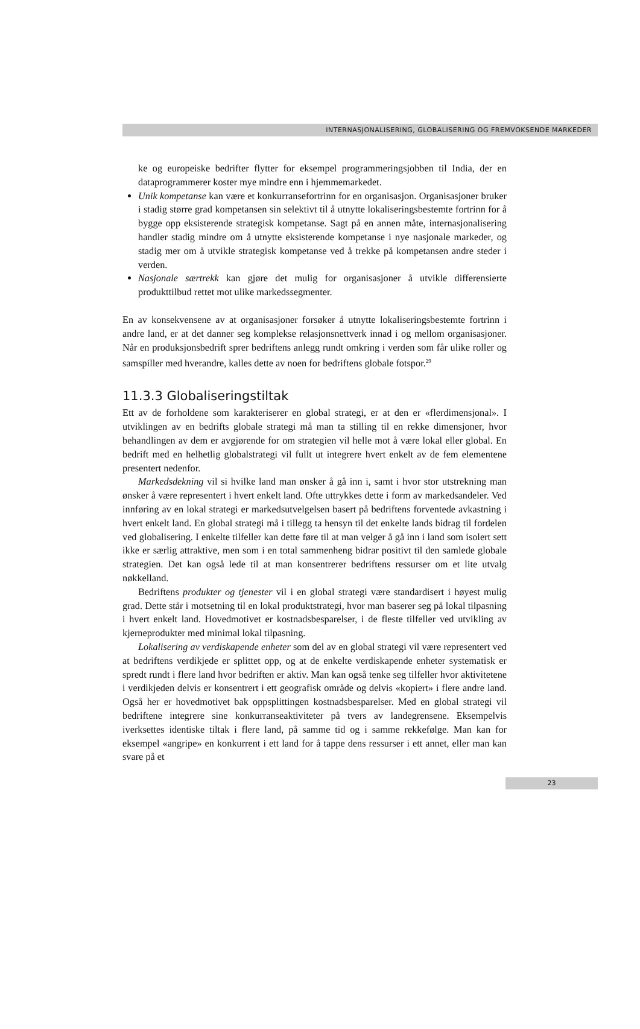INTERNASJONALISERING, GLOBALISERING OG FREMVOKSENDE MARKEDER
ke og europeiske bedrifter flytter for eksempel programmeringsjobben til India, der en dataprogrammerer koster mye mindre enn i hjemmemarkedet.
Unik kompetanse kan være et konkurransefortrinn for en organisasjon. Organisasjoner bruker i stadig større grad kompetansen sin selektivt til å utnytte lokaliseringsbestemte fortrinn for å bygge opp eksisterende strategisk kompetanse. Sagt på en annen måte, internasjonalisering handler stadig mindre om å utnytte eksisterende kompetanse i nye nasjonale markeder, og stadig mer om å utvikle strategisk kompetanse ved å trekke på kompetansen andre steder i verden.
Nasjonale særtrekk kan gjøre det mulig for organisasjoner å utvikle differensierte produkttilbud rettet mot ulike markedssegmenter.
En av konsekvensene av at organisasjoner forsøker å utnytte lokaliseringsbestemte fortrinn i andre land, er at det danner seg komplekse relasjonsnettverk innad i og mellom organisasjoner. Når en produksjonsbedrift sprer bedriftens anlegg rundt omkring i verden som får ulike roller og samspiller med hverandre, kalles dette av noen for bedriftens globale fotspor.<sup>29</sup>
11.3.3 Globaliseringstiltak
Ett av de forholdene som karakteriserer en global strategi, er at den er «flerdimensjonal». I utviklingen av en bedrifts globale strategi må man ta stilling til en rekke dimensjoner, hvor behandlingen av dem er avgjørende for om strategien vil helle mot å være lokal eller global. En bedrift med en helhetlig globalstrategi vil fullt ut integrere hvert enkelt av de fem elementene presentert nedenfor.
Markedsdekning vil si hvilke land man ønsker å gå inn i, samt i hvor stor utstrekning man ønsker å være representert i hvert enkelt land. Ofte uttrykkes dette i form av markedsandeler. Ved innføring av en lokal strategi er markedsutvelgelsen basert på bedriftens forventede avkastning i hvert enkelt land. En global strategi må i tillegg ta hensyn til det enkelte lands bidrag til fordelen ved globalisering. I enkelte tilfeller kan dette føre til at man velger å gå inn i land som isolert sett ikke er særlig attraktive, men som i en total sammenheng bidrar positivt til den samlede globale strategien. Det kan også lede til at man konsentrerer bedriftens ressurser om et lite utvalg nøkkelland.
Bedriftens produkter og tjenester vil i en global strategi være standardisert i høyest mulig grad. Dette står i motsetning til en lokal produktstrategi, hvor man baserer seg på lokal tilpasning i hvert enkelt land. Hovedmotivet er kostnadsbesparelser, i de fleste tilfeller ved utvikling av kjerneprodukter med minimal lokal tilpasning.
Lokalisering av verdiskapende enheter som del av en global strategi vil være representert ved at bedriftens verdikjede er splittet opp, og at de enkelte verdiskapende enheter systematisk er spredt rundt i flere land hvor bedriften er aktiv. Man kan også tenke seg tilfeller hvor aktivitetene i verdikjeden delvis er konsentrert i ett geografisk område og delvis «kopiert» i flere andre land. Også her er hovedmotivet bak oppsplittingen kostnadsbesparelser. Med en global strategi vil bedriftene integrere sine konkurranseaktiviteter på tvers av landegrensene. Eksempelvis iverksettes identiske tiltak i flere land, på samme tid og i samme rekkefølge. Man kan for eksempel «angripe» en konkurrent i ett land for å tappe dens ressurser i ett annet, eller man kan svare på et
23